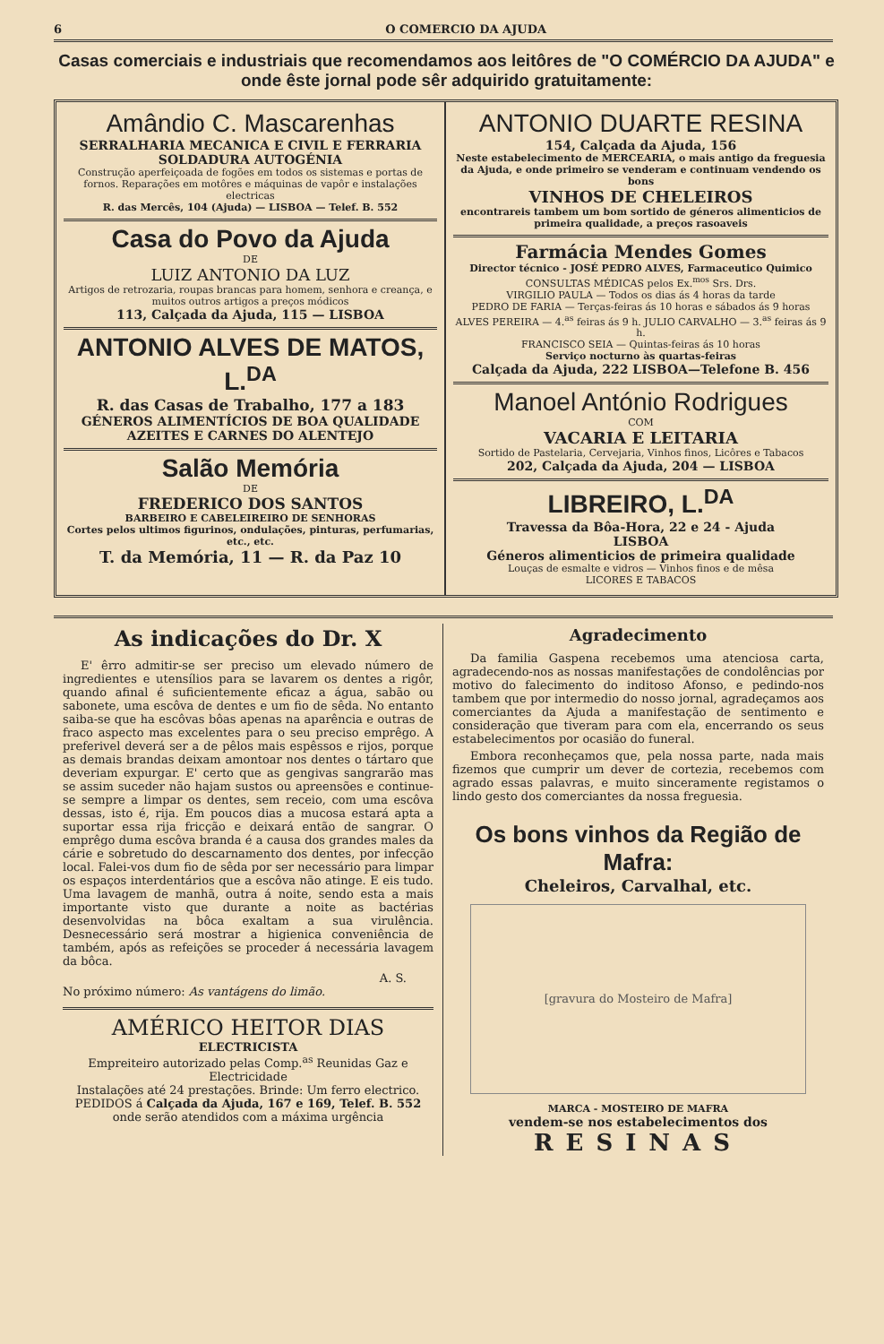6 O COMERCIO DA AJUDA
Casas comerciais e industriais que recomendamos aos leitôres de "O COMÉRCIO DA AJUDA" e onde êste jornal pode sêr adquirido gratuitamente:
Amândio C. Mascarenhas
SERRALHARIA MECANICA E CIVIL E FERRARIA
SOLDADURA AUTOGÉNIA
Construção aperfeiçoada de fogões em todos os sistemas e portas de fornos. Reparações em motôres e máquinas de vapôr e instalações electricas
R. das Mercês, 104 (Ajuda) — LISBOA — Telef. B. 552
Casa do Povo da Ajuda
DE
LUIZ ANTONIO DA LUZ
Artigos de retrozaria, roupas brancas para homem, senhora e creança, e muitos outros artigos a preços módicos
113, Calçada da Ajuda, 115 — LISBOA
ANTONIO ALVES DE MATOS, L.<sup>DA</sup>
R. das Casas de Trabalho, 177 a 183
GÉNEROS ALIMENTÍCIOS DE BOA QUALIDADE
AZEITES E CARNES DO ALENTEJO
Salão Memória
DE
FREDERICO DOS SANTOS
BARBEIRO E CABELEIREIRO DE SENHORAS
Cortes pelos ultimos figurinos, ondulações, pinturas, perfumarias, etc., etc.
T. da Memória, 11 — R. da Paz 10
ANTONIO DUARTE RESINA
154, Calçada da Ajuda, 156
Neste estabelecimento de MERCEARIA, o mais antigo da freguesia da Ajuda, e onde primeiro se venderam e continuam vendendo os bons
VINHOS DE CHELEIROS
encontrareis tambem um bom sortido de géneros alimenticios de primeira qualidade, a preços rasoaveis
Farmácia Mendes Gomes
Director técnico - JOSÉ PEDRO ALVES, Farmaceutico Quimico
CONSULTAS MÉDICAS pelos Ex.<sup>mos</sup> Srs. Drs.
VIRGILIO PAULA — Todos os dias ás 4 horas da tarde
PEDRO DE FARIA — Terças-feiras ás 10 horas e sábados ás 9 horas
ALVES PEREIRA — 4.<sup>as</sup> feiras ás 9 h. JULIO CARVALHO — 3.<sup>as</sup> feiras ás 9 h.
FRANCISCO SEIA — Quintas-feiras ás 10 horas
Serviço nocturno às quartas-feiras
Calçada da Ajuda, 222 LISBOA—Telefone B. 456
Manoel António Rodrigues
COM
VACARIA E LEITARIA
Sortido de Pastelaria, Cervejaria, Vinhos finos, Licôres e Tabacos
202, Calçada da Ajuda, 204 — LISBOA
LIBREIRO, L.<sup>DA</sup>
Travessa da Bôa-Hora, 22 e 24 - Ajuda
LISBOA
Géneros alimenticios de primeira qualidade
Louças de esmalte e vidros — Vinhos finos e de mêsa
LICORES E TABACOS
As indicações do Dr. X
E' êrro admitir-se ser preciso um elevado número de ingredientes e utensílios para se lavarem os dentes a rigôr, quando afinal é suficientemente eficaz a água, sabão ou sabonete, uma escôva de dentes e um fio de sêda. No entanto saiba-se que ha escôvas bôas apenas na aparência e outras de fraco aspecto mas excelentes para o seu preciso emprêgo. A preferivel deverá ser a de pêlos mais espêssos e rijos, porque as demais brandas deixam amontoar nos dentes o tártaro que deveriam expurgar. E' certo que as gengivas sangrarão mas se assim suceder não hajam sustos ou apreensões e continue-se sempre a limpar os dentes, sem receio, com uma escôva dessas, isto é, rija. Em poucos dias a mucosa estará apta a suportar essa rija fricção e deixará então de sangrar. O emprêgo duma escôva branda é a causa dos grandes males da cárie e sobretudo do descarnamento dos dentes, por infecção local. Falei-vos dum fio de sêda por ser necessário para limpar os espaços interdentários que a escôva não atinge. E eis tudo. Uma lavagem de manhã, outra á noite, sendo esta a mais importante visto que durante a noite as bactérias desenvolvidas na bôca exaltam a sua virulência. Desnecessário será mostrar a higienica conveniência de também, após as refeições se proceder á necessária lavagem da bôca.
A. S.
No próximo número: As vantágens do limão.
AMÉRICO HEITOR DIAS
ELECTRICISTA
Empreiteiro autorizado pelas Comp.<sup>as</sup> Reunidas Gaz e Electricidade
Instalações até 24 prestações. Brinde: Um ferro electrico.
PEDIDOS á Calçada da Ajuda, 167 e 169, Telef. B. 552
onde serão atendidos com a máxima urgência
Agradecimento
Da familia Gaspena recebemos uma atenciosa carta, agradecendo-nos as nossas manifestações de condolências por motivo do falecimento do inditoso Afonso, e pedindo-nos tambem que por intermedio do nosso jornal, agradeçamos aos comerciantes da Ajuda a manifestação de sentimento e consideração que tiveram para com ela, encerrando os seus estabelecimentos por ocasião do funeral.
Embora reconheçamos que, pela nossa parte, nada mais fizemos que cumprir um dever de cortezia, recebemos com agrado essas palavras, e muito sinceramente registamos o lindo gesto dos comerciantes da nossa freguesia.
Os bons vinhos da Região de Mafra:
Cheleiros, Carvalhal, etc.
[gravura do Mosteiro de Mafra]
MARCA - MOSTEIRO DE MAFRA
vendem-se nos estabelecimentos dos
RESINAS